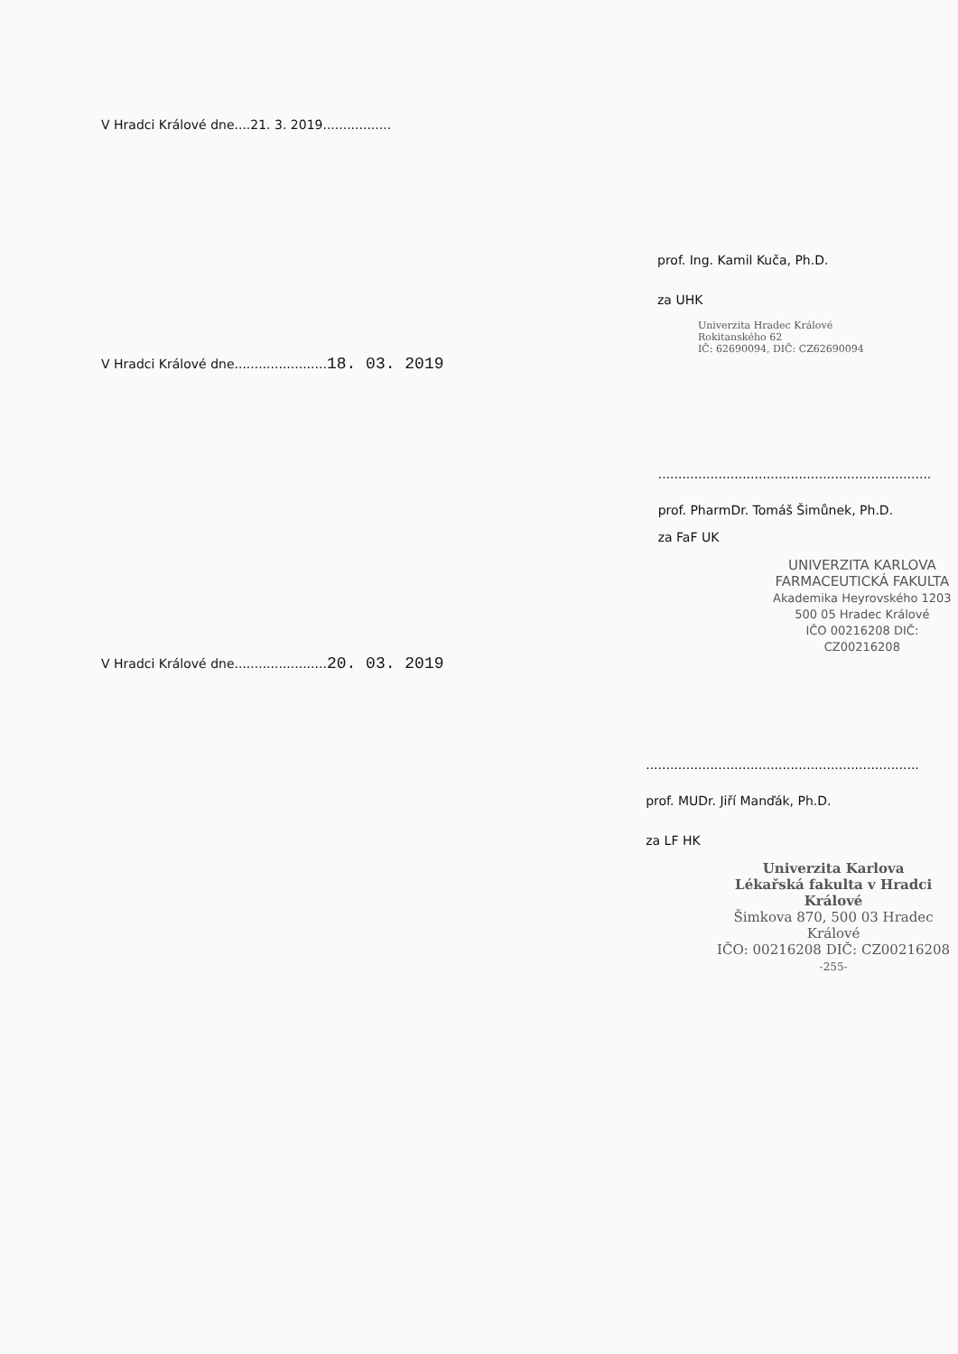V Hradci Králové dne....21. 3. 2019.................
prof. Ing. Kamil Kuča, Ph.D.
za UHK
Univerzita Hradec Králové
Rokitanského 62
IČ: 62690094, DIČ: CZ62690094
V Hradci Králové dne.......................18. 03. 2019
....................................................................
prof. PharmDr. Tomáš Šimůnek, Ph.D.
za FaF UK
UNIVERZITA KARLOVA
FARMACEUTICKÁ FAKULTA
Akademika Heyrovského 1203
500 05 Hradec Králové
IČO 00216208 DIČ: CZ00216208
V Hradci Králové dne.......................20. 03. 2019
....................................................................
prof. MUDr. Jiří Manďák, Ph.D.
za LF HK
Univerzita Karlova
Lékařská fakulta v Hradci Králové
Šimkova 870, 500 03 Hradec Králové
IČO: 00216208 DIČ: CZ00216208
-255-